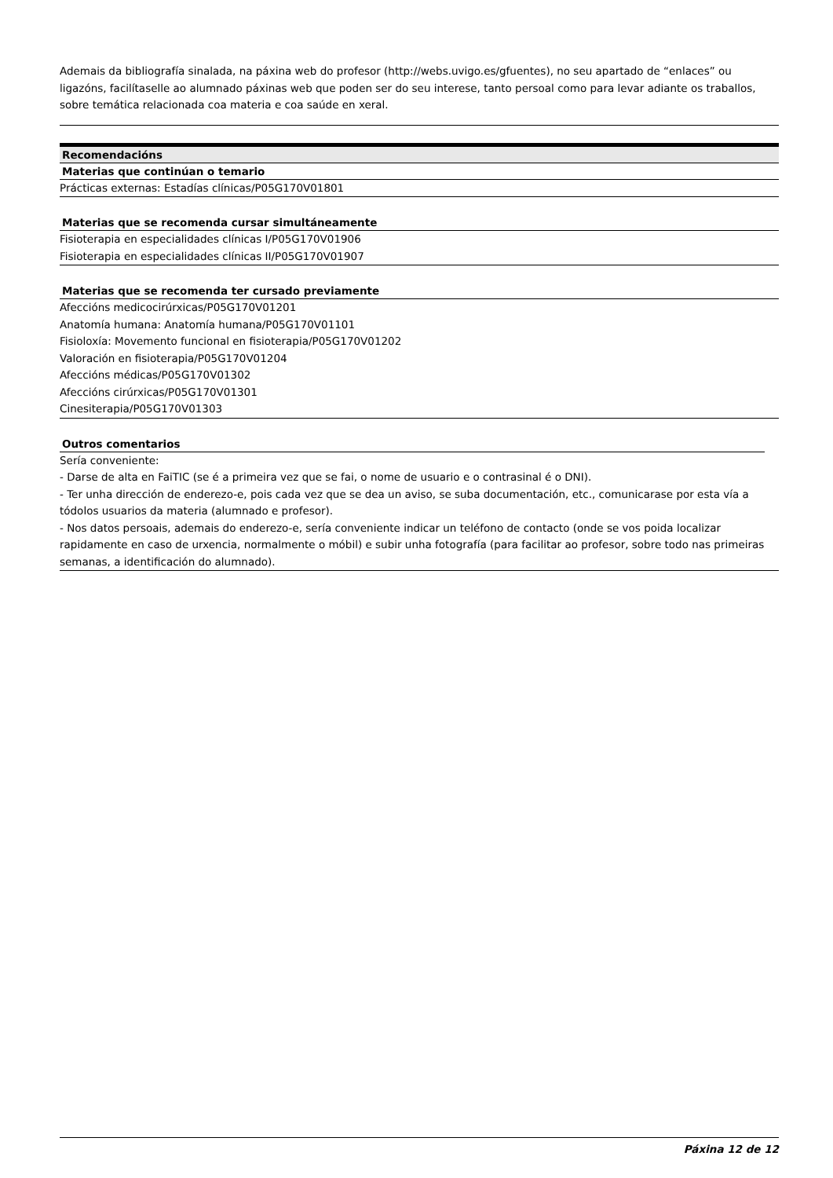Ademais da bibliografía sinalada, na páxina web do profesor (http://webs.uvigo.es/gfuentes), no seu apartado de “enlaces” ou ligazóns, facilítaselle ao alumnado páxinas web que poden ser do seu interese, tanto persoal como para levar adiante os traballos, sobre temática relacionada coa materia e coa saúde en xeral.
Recomendacións
Materias que continúan o temario
Prácticas externas: Estadías clínicas/P05G170V01801
Materias que se recomenda cursar simultáneamente
Fisioterapia en especialidades clínicas I/P05G170V01906
Fisioterapia en especialidades clínicas II/P05G170V01907
Materias que se recomenda ter cursado previamente
Afeccións medicocirúrxicas/P05G170V01201
Anatomía humana: Anatomía humana/P05G170V01101
Fisioloxía: Movemento funcional en fisioterapia/P05G170V01202
Valoración en fisioterapia/P05G170V01204
Afeccións médicas/P05G170V01302
Afeccións cirúrxicas/P05G170V01301
Cinesiterapia/P05G170V01303
Outros comentarios
Sería conveniente:
- Darse de alta en FaiTIC (se é a primeira vez que se fai, o nome de usuario e o contrasinal é o DNI).
- Ter unha dirección de enderezo-e, pois cada vez que se dea un aviso, se suba documentación, etc., comunicarase por esta vía a tódolos usuarios da materia (alumnado e profesor).
- Nos datos persoais, ademais do enderezo-e, sería conveniente indicar un teléfono de contacto (onde se vos poida localizar rapidamente en caso de urxencia, normalmente o móbil) e subir unha fotografía (para facilitar ao profesor, sobre todo nas primeiras semanas, a identificación do alumnado).
Páxina 12 de 12